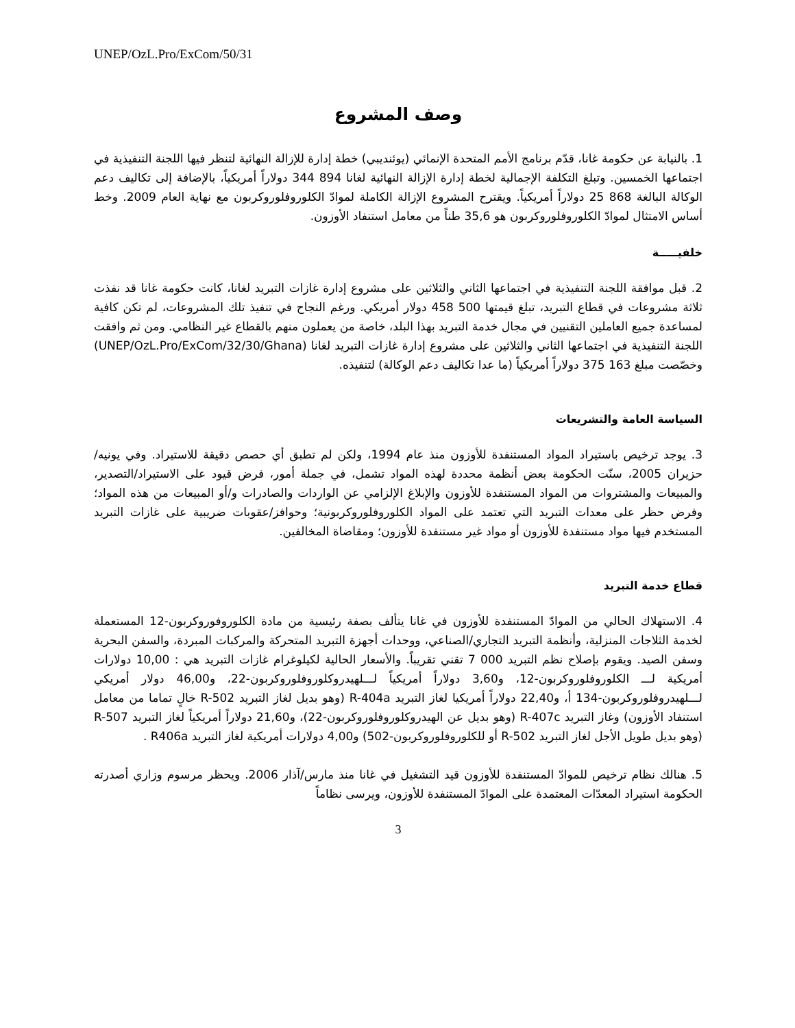UNEP/OzL.Pro/ExCom/50/31
وصف المشروع
1. بالنيابة عن حكومة غانا، قدّم برنامج الأمم المتحدة الإنمائي (يوئنديبي) خطة إدارة للإزالة النهائية لتنظر فيها اللجنة التنفيذية في اجتماعها الخمسين. وتبلغ التكلفة الإجمالية لخطة إدارة الإزالة النهائية لغانا 894 344 دولاراً أمريكياً، بالإضافة إلى تكاليف دعم الوكالة البالغة 868 25 دولاراً أمريكياً. ويقترح المشروع الإزالة الكاملة لموادّ الكلوروفلوروكربون مع نهاية العام 2009. وخط أساس الامتثال لموادّ الكلوروفلوروكربون هو 35,6 طناً من معامل استنفاد الأوزون.
خلفيـــــة
2. قبل موافقة اللجنة التنفيذية في اجتماعها الثاني والثلاثين على مشروع إدارة غازات التبريد لغانا، كانت حكومة غانا قد نفذت ثلاثة مشروعات في قطاع التبريد، تبلغ قيمتها 500 458 دولار أمريكي. ورغم النجاح في تنفيذ تلك المشروعات، لم تكن كافية لمساعدة جميع العاملين التقنيين في مجال خدمة التبريد بهذا البلد، خاصة من يعملون منهم بالقطاع غير النظامي. ومن ثم وافقت اللجنة التنفيذية في اجتماعها الثاني والثلاثين على مشروع إدارة غازات التبريد لغانا (UNEP/OzL.Pro/ExCom/32/30/Ghana) وخصّصت مبلغ 163 375 دولاراً أمريكياً (ما عدا تكاليف دعم الوكالة) لتنفيذه.
السياسة العامة والتشريعات
3. يوجد ترخيص باستيراد المواد المستنفدة للأوزون منذ عام 1994، ولكن لم تطبق أي حصص دقيقة للاستيراد. وفي يونيه/حزيران 2005، سنّت الحكومة بعض أنظمة محددة لهذه المواد تشمل، في جملة أمور، فرض قيود على الاستيراد/التصدير، والمبيعات والمشتروات من المواد المستنفدة للأوزون والإبلاغ الإلزامي عن الواردات والصادرات و/أو المبيعات من هذه المواد؛ وفرض حظر على معدات التبريد التي تعتمد على المواد الكلوروفلوروكربونية؛ وحوافز/عقوبات ضريبية على غازات التبريد المستخدم فيها مواد مستنفدة للأوزون أو مواد غير مستنفدة للأوزون؛ ومقاضاة المخالفين.
قطاع خدمة التبريد
4. الاستهلاك الحالي من الموادّ المستنفدة للأوزون في غانا يتألف بصفة رئيسية من مادة الكلوروفوروكربون-12 المستعملة لخدمة الثلاجات المنزلية، وأنظمة التبريد التجاري/الصناعي، ووحدات أجهزة التبريد المتحركة والمركبات المبردة، والسفن البحرية وسفن الصيد. ويقوم بإصلاح نظم التبريد 000 7 تقني تقريباً. والأسعار الحالية لكيلوغرام غازات التبريد هي : 10,00 دولارات أمريكية لـــ الكلوروفلوروكربون-12، و3,60 دولاراً أمريكياً لـــلهيدروكلوروفلوروكربون-22، و46,00 دولار أمريكي لـــلهيدروفلوروكربون-134 أ، و22,40 دولاراً أمريكيا لغاز التبريد R-404a (وهو بديل لغاز التبريد R-502 خالٍ تماما من معامل استنفاد الأوزون) وغاز التبريد R-407c (وهو بديل عن الهيدروكلوروفلوروكربون-22)، و21,60 دولاراً أمريكياً لغاز التبريد R-507 (وهو بديل طويل الأجل لغاز التبريد R-502 أو للكلوروفلوروكربون-502) و4,00 دولارات أمريكية لغاز التبريد R406a .
5. هنالك نظام ترخيص للموادّ المستنفدة للأوزون قيد التشغيل في غانا منذ مارس/آذار 2006. ويحظر مرسوم وزاري أصدرته الحكومة استيراد المعدّات المعتمدة على الموادّ المستنفدة للأوزون، ويرسى نظاماً
3